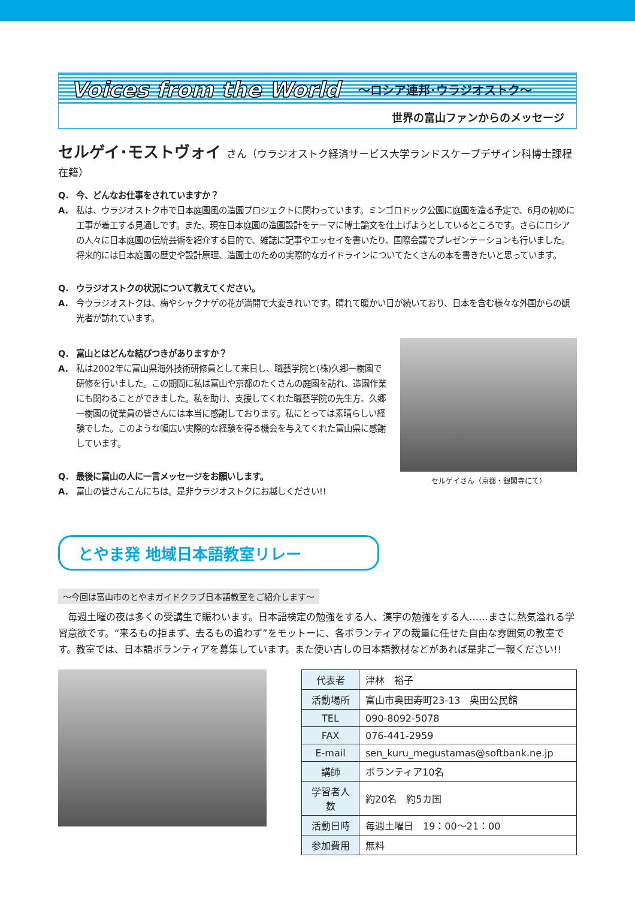Voices from the World ～ロシア連邦･ウラジオストク～
世界の富山ファンからのメッセージ
セルゲイ･モストヴォイ さん（ウラジオストク経済サービス大学ランドスケープデザイン科博士課程在籍）
Q. 今、どんなお仕事をされていますか？
A. 私は、ウラジオストク市で日本庭園風の造園プロジェクトに関わっています。ミンゴロドック公園に庭園を造る予定で、6月の初めに工事が着工する見通しです。また、現在日本庭園の造園設計をテーマに博士論文を仕上げようとしているところです。さらにロシアの人々に日本庭園の伝統芸術を紹介する目的で、雑誌に記事やエッセイを書いたり、国際会議でプレゼンテーションも行いました。将来的には日本庭園の歴史や設計原理、造園士のための実際的なガイドラインについてたくさんの本を書きたいと思っています。
Q. ウラジオストクの状況について教えてください。
A. 今ウラジオストクは、梅やシャクナゲの花が満開で大変きれいです。晴れて暖かい日が続いており、日本を含む様々な外国からの観光者が訪れています。
Q. 富山とはどんな結びつきがありますか？
A. 私は2002年に富山県海外技術研修員として来日し、職藝学院と(株)久郷一樹園で研修を行いました。この期間に私は富山や京都のたくさんの庭園を訪れ、造園作業にも関わることができました。私を助け、支援してくれた職藝学院の先生方、久郷一樹園の従業員の皆さんには本当に感謝しております。私にとっては素晴らしい経験でした。このような幅広い実際的な経験を得る機会を与えてくれた富山県に感謝しています。
Q. 最後に富山の人に一言メッセージをお願いします。
A. 富山の皆さんこんにちは。是非ウラジオストクにお越しください!!
セルゲイさん（京都・銀閣寺にて）
とやま発 地域日本語教室リレー
～今回は富山市のとやまガイドクラブ日本語教室をご紹介します～
　毎週土曜の夜は多くの受講生で賑わいます。日本語検定の勉強をする人、漢字の勉強をする人……まさに熱気溢れる学習意欲です。“来るもの拒まず、去るもの追わず”をモットーに、各ボランティアの裁量に任せた自由な雰囲気の教室です。教室では、日本語ボランティアを募集しています。また使い古しの日本語教材などがあれば是非ご一報ください!!
| 代表者 | 津林 裕子 |
| 活動場所 | 富山市奥田寿町23-13 奥田公民館 |
| TEL | 090-8092-5078 |
| FAX | 076-441-2959 |
| E-mail | sen_kuru_megustamas@softbank.ne.jp |
| 講師 | ボランティア10名 |
| 学習者人数 | 約20名 約5カ国 |
| 活動日時 | 毎週土曜日 19：00～21：00 |
| 参加費用 | 無料 |